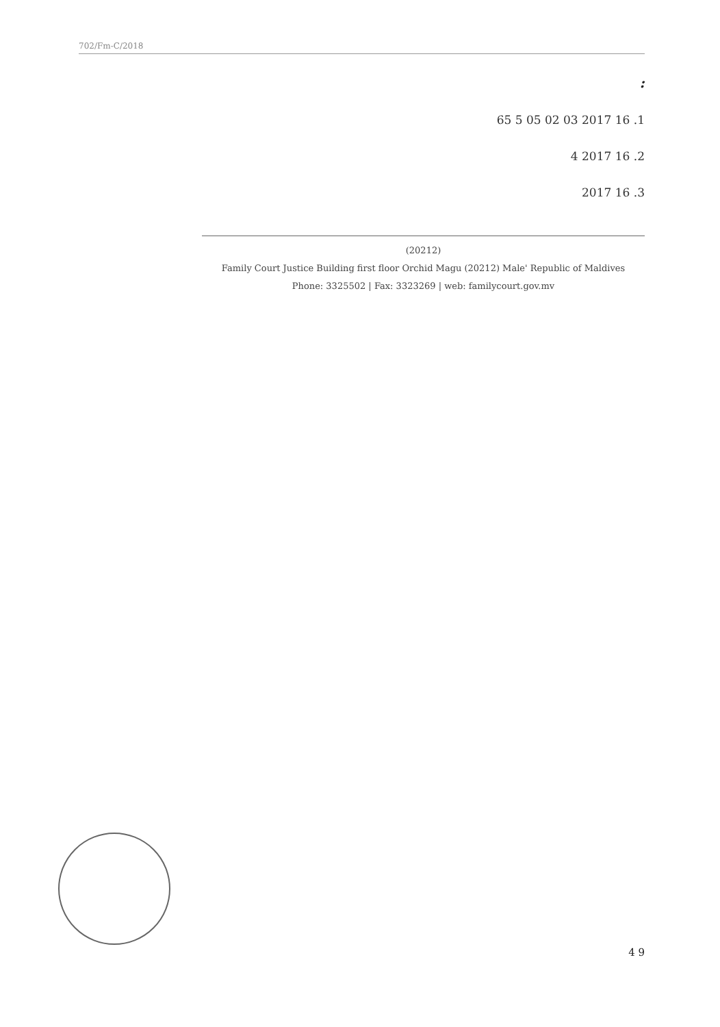702/Fm-C/2018
:
1. 16 2017 03 02 05 5 65
2. 16 2017 4
3. 16 2017
(20212)
Family Court Justice Building first floor Orchid Magu (20212) Male' Republic of Maldives
Phone: 3325502 | Fax: 3323269 | web: familycourt.gov.mv
4 9